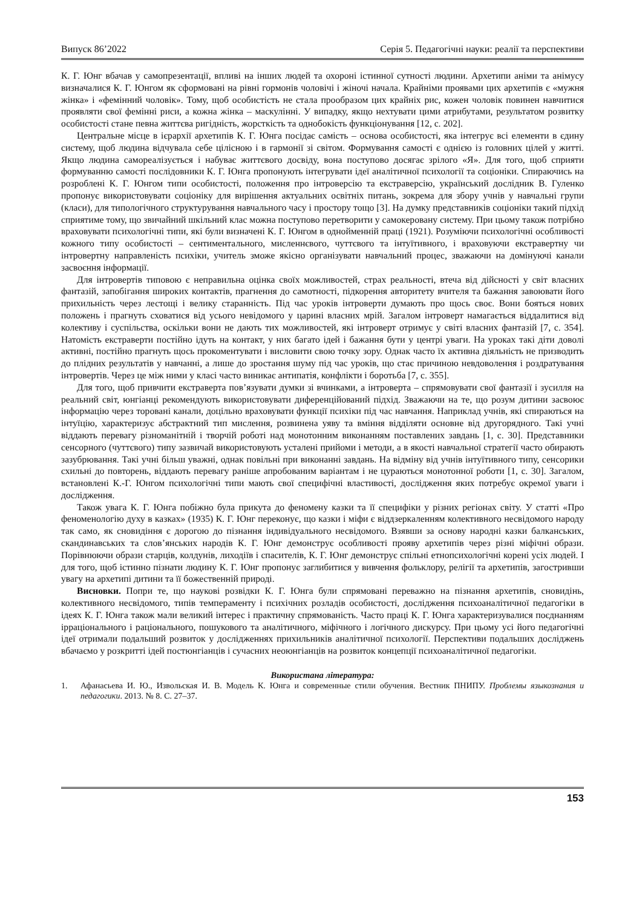Випуск 86’2022 Серія 5. Педагогічні науки: реалії та перспективи
К. Г. Юнг вбачав у самопрезентації, впливі на інших людей та охороні істинної сутності людини. Архетипи аніми та анімусу визначалися К. Г. Юнгом як сформовані на рівні гормонів чоловічі і жіночі начала. Крайніми проявами цих архетипів є «мужня жінка» і «фемінний чоловік». Тому, щоб особистість не стала прообразом цих крайніх рис, кожен чоловік повинен навчитися проявляти свої фемінні риси, а кожна жінка – маскулінні. У випадку, якщо нехтувати цими атрибутами, результатом розвитку особистості стане певна життєва ригідність, жорсткість та однобокість функціонування [12, с. 202].
Центральне місце в ієрархії архетипів К. Г. Юнга посідає самість – основа особистості, яка інтегрує всі елементи в єдину систему, щоб людина відчувала себе цілісною і в гармонії зі світом. Формування самості є однією із головних цілей у житті. Якщо людина самореалізується і набуває життєвого досвіду, вона поступово досягає зрілого «Я». Для того, щоб сприяти формуванню самості послідовники К. Г. Юнга пропонують інтегрувати ідеї аналітичної психології та соціоніки. Спираючись на розроблені К. Г. Юнгом типи особистості, положення про інтроверсію та екстраверсію, український дослідник В. Гуленко пропонує використовувати соціоніку для вирішення актуальних освітніх питань, зокрема для збору учнів у навчальні групи (класи), для типологічного структурування навчального часу і простору тощо [3]. На думку представників соціоніки такий підхід сприятиме тому, що звичайний шкільний клас можна поступово перетворити у самокеровану систему. При цьому також потрібно враховувати психологічні типи, які були визначені К. Г. Юнгом в однойменній праці (1921). Розуміючи психологічні особливості кожного типу особистості – сентиментального, мисленнєвого, чуттєвого та інтуїтивного, і враховуючи екстравертну чи інтровертну направленість психіки, учитель зможе якісно організувати навчальний процес, зважаючи на домінуючі канали засвоєння інформації.
Для інтровертів типовою є неправильна оцінка своїх можливостей, страх реальності, втеча від дійсності у світ власних фантазій, запобігання широких контактів, прагнення до самотності, підкорення авторитету вчителя та бажання завоювати його прихильність через лестощі і велику старанність. Під час уроків інтроверти думають про щось своє. Вони бояться нових положень і прагнуть сховатися від усього невідомого у царині власних мрій. Загалом інтроверт намагається віддалитися від колективу і суспільства, оскільки вони не дають тих можливостей, які інтроверт отримує у світі власних фантазій [7, с. 354]. Натомість екстраверти постійно ідуть на контакт, у них багато ідей і бажання бути у центрі уваги. На уроках такі діти доволі активні, постійно прагнуть щось прокоментувати і висловити свою точку зору. Однак часто їх активна діяльність не призводить до плідних результатів у навчанні, а лише до зростання шуму під час уроків, що стає причиною невдоволення і роздратування інтровертів. Через це між ними у класі часто виникає антипатія, конфлікти і боротьба [7, с. 355].
Для того, щоб привчити екстраверта пов’язувати думки зі вчинками, а інтроверта – спрямовувати свої фантазії і зусилля на реальний світ, юнгіанці рекомендують використовувати диференційований підхід. Зважаючи на те, що розум дитини засвоює інформацію через торовані канали, доцільно враховувати функції психіки під час навчання. Наприклад учнів, які спираються на інтуїцію, характеризує абстрактний тип мислення, розвинена уяву та вміння відділяти основне від другорядного. Такі учні віддають перевагу різноманітній і творчій роботі над монотонним виконанням поставлених завдань [1, с. 30]. Представники сенсорного (чуттєвого) типу зазвичай використовують усталені прийоми і методи, а в якості навчальної стратегії часто обирають зазубрювання. Такі учні більш уважні, однак повільні при виконанні завдань. На відміну від учнів інтуїтивного типу, сенсорики схильні до повторень, віддають перевагу раніше апробованим варіантам і не цураються монотонної роботи [1, с. 30]. Загалом, встановлені К.-Г. Юнгом психологічні типи мають свої специфічні властивості, дослідження яких потребує окремої уваги і дослідження.
Також увага К. Г. Юнга побіжно була прикута до феномену казки та її специфіки у різних регіонах світу. У статті «Про феноменологію духу в казках» (1935) К. Г. Юнг переконує, що казки і міфи є віддзеркаленням колективного несвідомого народу так само, як сновидіння є дорогою до пізнання індивідуального несвідомого. Взявши за основу народні казки балканських, скандинавських та слов’янських народів К. Г. Юнг демонструє особливості прояву архетипів через різні міфічні образи. Порівнюючи образи старців, колдунів, лиходіїв і спасителів, К. Г. Юнг демонструє спільні етнопсихологічні корені усіх людей. І для того, щоб істинно пізнати людину К. Г. Юнг пропонує заглибитися у вивчення фольклору, релігії та архетипів, загостривши увагу на архетипі дитини та її божественній природі.
Висновки. Попри те, що наукові розвідки К. Г. Юнга були спрямовані переважно на пізнання архетипів, сновидінь, колективного несвідомого, типів темпераменту і психічних розладів особистості, дослідження психоаналітичної педагогіки в ідеях К. Г. Юнга також мали великий інтерес і практичну спрямованість. Часто праці К. Г. Юнга характеризувалися поєднанням ірраціонального і раціонального, пошукового та аналітичного, міфічного і логічного дискурсу. При цьому усі його педагогічні ідеї отримали подальший розвиток у дослідженнях прихильників аналітичної психології. Перспективи подальших досліджень вбачаємо у розкритті ідей постюнгіанців і сучасних неоюнгіанців на розвиток концепції психоаналітичної педагогіки.
Використана література:
1. Афанасьева И. Ю., Извольская И. В. Модель К. Юнга и современные стили обучения. Вестник ПНИПУ. Проблемы языкознания и педагогики. 2013. № 8. С. 27–37.
153